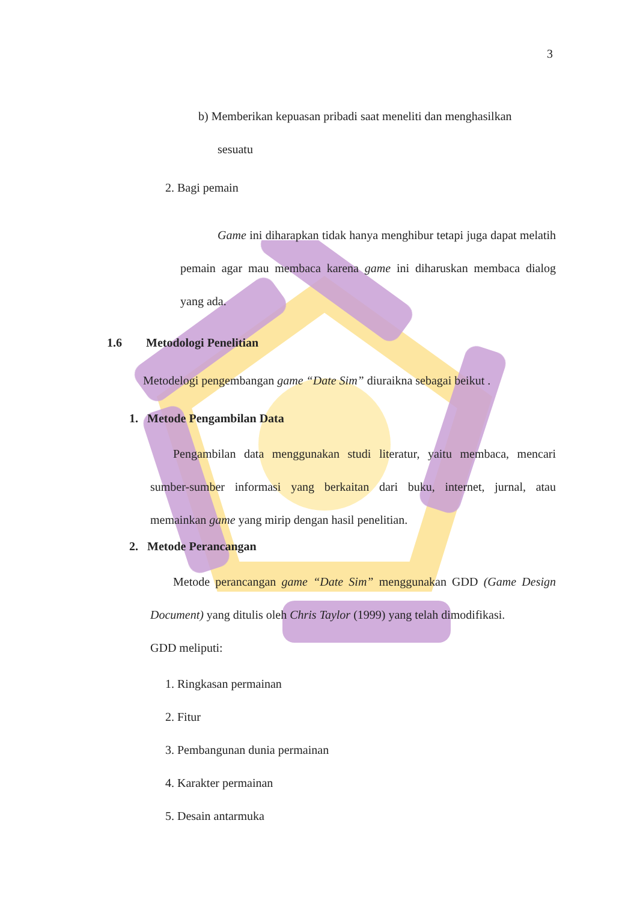3
b) Memberikan kepuasan pribadi saat meneliti dan menghasilkan
sesuatu
2. Bagi pemain
Game ini diharapkan tidak hanya menghibur tetapi juga dapat melatih pemain agar mau membaca karena game ini diharuskan membaca dialog yang ada.
1.6 Metodologi Penelitian
Metodelogi pengembangan game “Date Sim” diuraikna sebagai beikut .
1. Metode Pengambilan Data
Pengambilan data menggunakan studi literatur, yaitu membaca, mencari sumber-sumber informasi yang berkaitan dari buku, internet, jurnal, atau memainkan game yang mirip dengan hasil penelitian.
2. Metode Perancangan
Metode perancangan game “Date Sim” menggunakan GDD (Game Design Document) yang ditulis oleh Chris Taylor (1999) yang telah dimodifikasi.
GDD meliputi:
1. Ringkasan permainan
2. Fitur
3. Pembangunan dunia permainan
4. Karakter permainan
5. Desain antarmuka